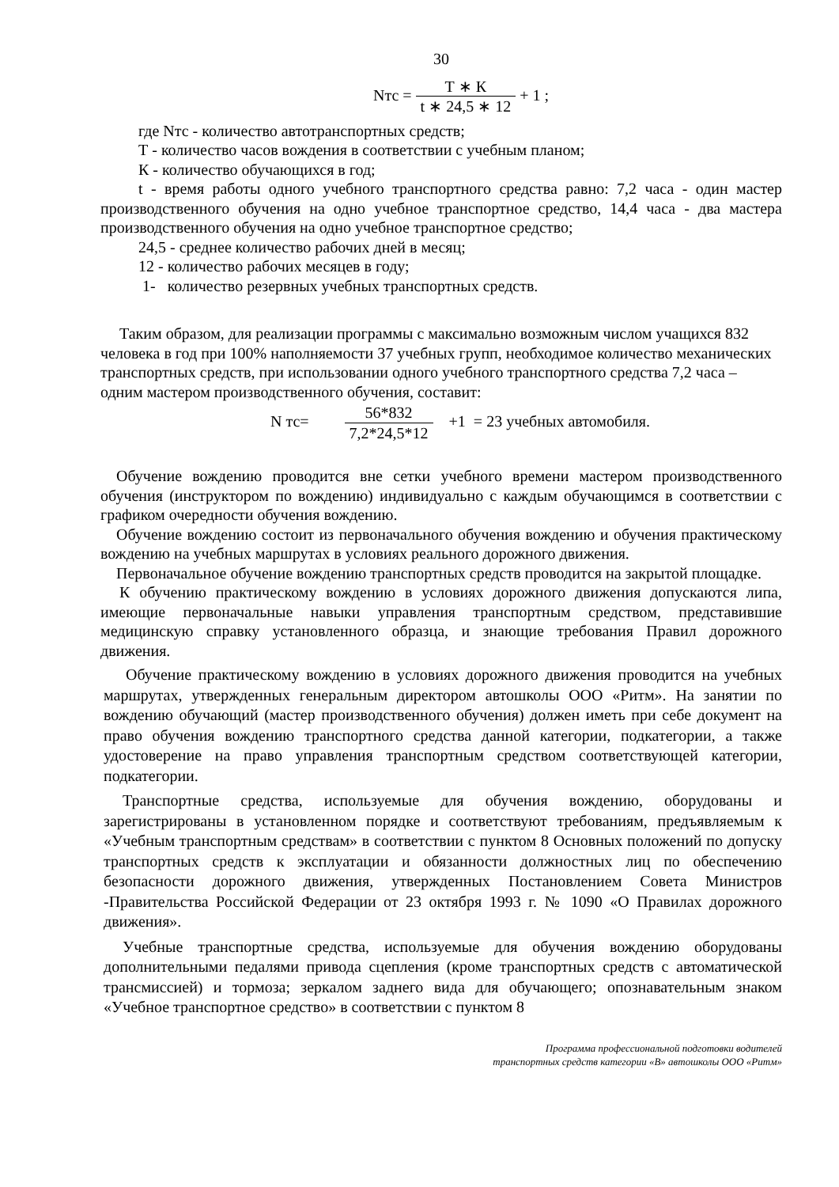30
Nтс = Т ∗ К t ∗ 24,5 ∗ 12 + 1 ;
где Nтс - количество автотранспортных средств;
Т - количество часов вождения в соответствии с учебным планом;
К - количество обучающихся в год;
t - время работы одного учебного транспортного средства равно: 7,2 часа - один мастер производственного обучения на одно учебное транспортное средство, 14,4 часа - два мастера производственного обучения на одно учебное транспортное средство;
24,5 - среднее количество рабочих дней в месяц;
12 - количество рабочих месяцев в году;
1- количество резервных учебных транспортных средств.
Таким образом, для реализации программы с максимально возможным числом учащихся 832 человека в год при 100% наполняемости 37 учебных групп, необходимое количество механических транспортных средств, при использовании одного учебного транспортного средства 7,2 часа – одним мастером производственного обучения, составит:
N тс= 56*832 7,2*24,5*12 +1 = 23 учебных автомобиля.
Обучение вождению проводится вне сетки учебного времени мастером производственного обучения (инструктором по вождению) индивидуально с каждым обучающимся в соответствии с графиком очередности обучения вождению.
Обучение вождению состоит из первоначального обучения вождению и обучения практическому вождению на учебных маршрутах в условиях реального дорожного движения.
Первоначальное обучение вождению транспортных средств проводится на закрытой площадке.
К обучению практическому вождению в условиях дорожного движения допускаются липа, имеющие первоначальные навыки управления транспортным средством, представившие медицинскую справку установленного образца, и знающие требования Правил дорожного движения.
Обучение практическому вождению в условиях дорожного движения проводится на учебных маршрутах, утвержденных генеральным директором автошколы ООО «Ритм». На занятии по вождению обучающий (мастер производственного обучения) должен иметь при себе документ на право обучения вождению транспортного средства данной категории, подкатегории, а также удостоверение на право управления транспортным средством соответствующей категории, подкатегории.
Транспортные средства, используемые для обучения вождению, оборудованы и зарегистрированы в установленном порядке и соответствуют требованиям, предъявляемым к «Учебным транспортным средствам» в соответствии с пунктом 8 Основных положений по допуску транспортных средств к эксплуатации и обязанности должностных лиц по обеспечению безопасности дорожного движения, утвержденных Постановлением Совета Министров -Правительства Российской Федерации от 23 октября 1993 г. № 1090 «О Правилах дорожного движения».
Учебные транспортные средства, используемые для обучения вождению оборудованы дополнительными педалями привода сцепления (кроме транспортных средств с автоматической трансмиссией) и тормоза; зеркалом заднего вида для обучающего; опознавательным знаком «Учебное транспортное средство» в соответствии с пунктом 8
Программа профессиональной подготовки водителей
транспортных средств категории «В» автошколы ООО «Ритм»